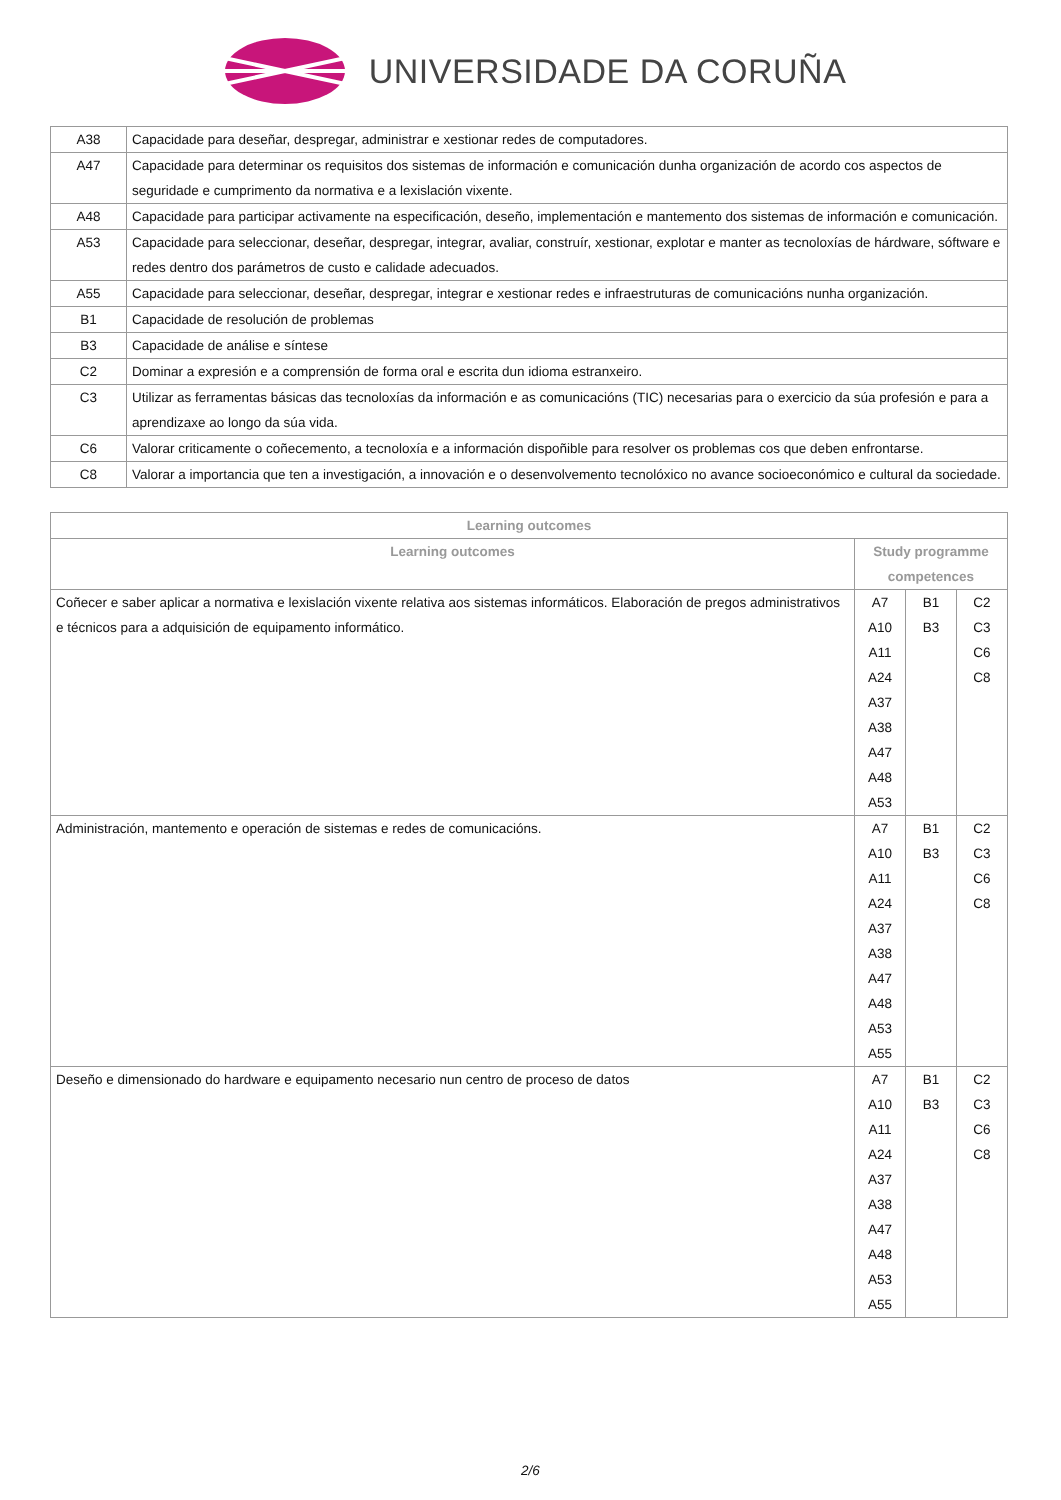UNIVERSIDADE DA CORUÑA
| A38 | Capacidade para deseñar, despregar, administrar e xestionar redes de computadores. |
| A47 | Capacidade para determinar os requisitos dos sistemas de información e comunicación dunha organización de acordo cos aspectos de seguridade e cumprimento da normativa e a lexislación vixente. |
| A48 | Capacidade para participar activamente na especificación, deseño, implementación e mantemento dos sistemas de información e comunicación. |
| A53 | Capacidade para seleccionar, deseñar, despregar, integrar, avaliar, construír, xestionar, explotar e manter as tecnoloxías de hárdware, sóftware e redes dentro dos parámetros de custo e calidade adecuados. |
| A55 | Capacidade para seleccionar, deseñar, despregar, integrar e xestionar redes e infraestruturas de comunicacións nunha organización. |
| B1 | Capacidade de resolución de problemas |
| B3 | Capacidade de análise e síntese |
| C2 | Dominar a expresión e a comprensión de forma oral e escrita dun idioma estranxeiro. |
| C3 | Utilizar as ferramentas básicas das tecnoloxías da información e as comunicacións (TIC) necesarias para o exercicio da súa profesión e para a aprendizaxe ao longo da súa vida. |
| C6 | Valorar criticamente o coñecemento, a tecnoloxía e a información dispoñible para resolver os problemas cos que deben enfrontarse. |
| C8 | Valorar a importancia que ten a investigación, a innovación e o desenvolvemento tecnolóxico no avance socioeconómico e cultural da sociedade. |
| Learning outcomes | | | |
| --- | --- | --- | --- |
| Learning outcomes | Study programme competences | | |
| Coñecer e saber aplicar a normativa e lexislación vixente relativa aos sistemas informáticos. Elaboración de pregos administrativos e técnicos para a adquisición de equipamento informático. | A7 A10 A11 A24 A37 A38 A47 A48 A53 | B1 B3 | C2 C3 C6 C8 |
| Administración, mantemento e operación de sistemas e redes de comunicacións. | A7 A10 A11 A24 A37 A38 A47 A48 A53 A55 | B1 B3 | C2 C3 C6 C8 |
| Deseño e dimensionado do hardware e equipamento necesario nun centro de proceso de datos | A7 A10 A11 A24 A37 A38 A47 A48 A53 A55 | B1 B3 | C2 C3 C6 C8 |
2/6